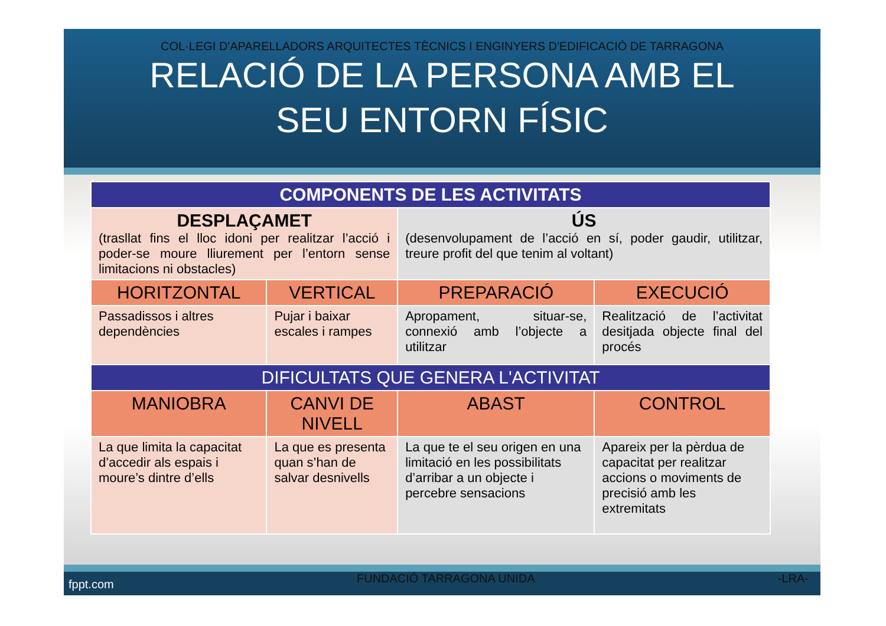COL·LEGI D'APARELLADORS ARQUITECTES TÈCNICS I ENGINYERS D'EDIFICACIÓ DE TARRAGONA
RELACIÓ DE LA PERSONA AMB EL
SEU ENTORN FÍSIC
| COMPONENTS DE LES ACTIVITATS | | | |
| --- | --- | --- | --- |
| DESPLAÇAMET (trasllat fins el lloc idoni per realitzar l’acció i poder-se moure lliurement per l’entorn sense limitacions ni obstacles) | | ÚS (desenvolupament de l’acció en sí, poder gaudir, utilitzar, treure profit del que tenim al voltant) | |
| HORITZONTAL | VERTICAL | PREPARACIÓ | EXECUCIÓ |
| Passadissos i altres dependències | Pujar i baixar escales i rampes | Apropament, situar-se, connexió amb l’objecte a utilitzar | Realització de l’activitat desitjada objecte final del procés |
| DIFICULTATS QUE GENERA L'ACTIVITAT | | | |
| MANIOBRA | CANVI DE NIVELL | ABAST | CONTROL |
| La que limita la capacitat d’accedir als espais i moure’s dintre d’ells | La que es presenta quan s’han de salvar desnivells | La que te el seu origen en una limitació en les possibilitats d’arribar a un objecte i percebre sensacions | Apareix per la pèrdua de capacitat per realitzar accions o moviments de precisió amb les extremitats |
fppt.com FUNDACIÓ TARRAGONA UNIDA -LRA-